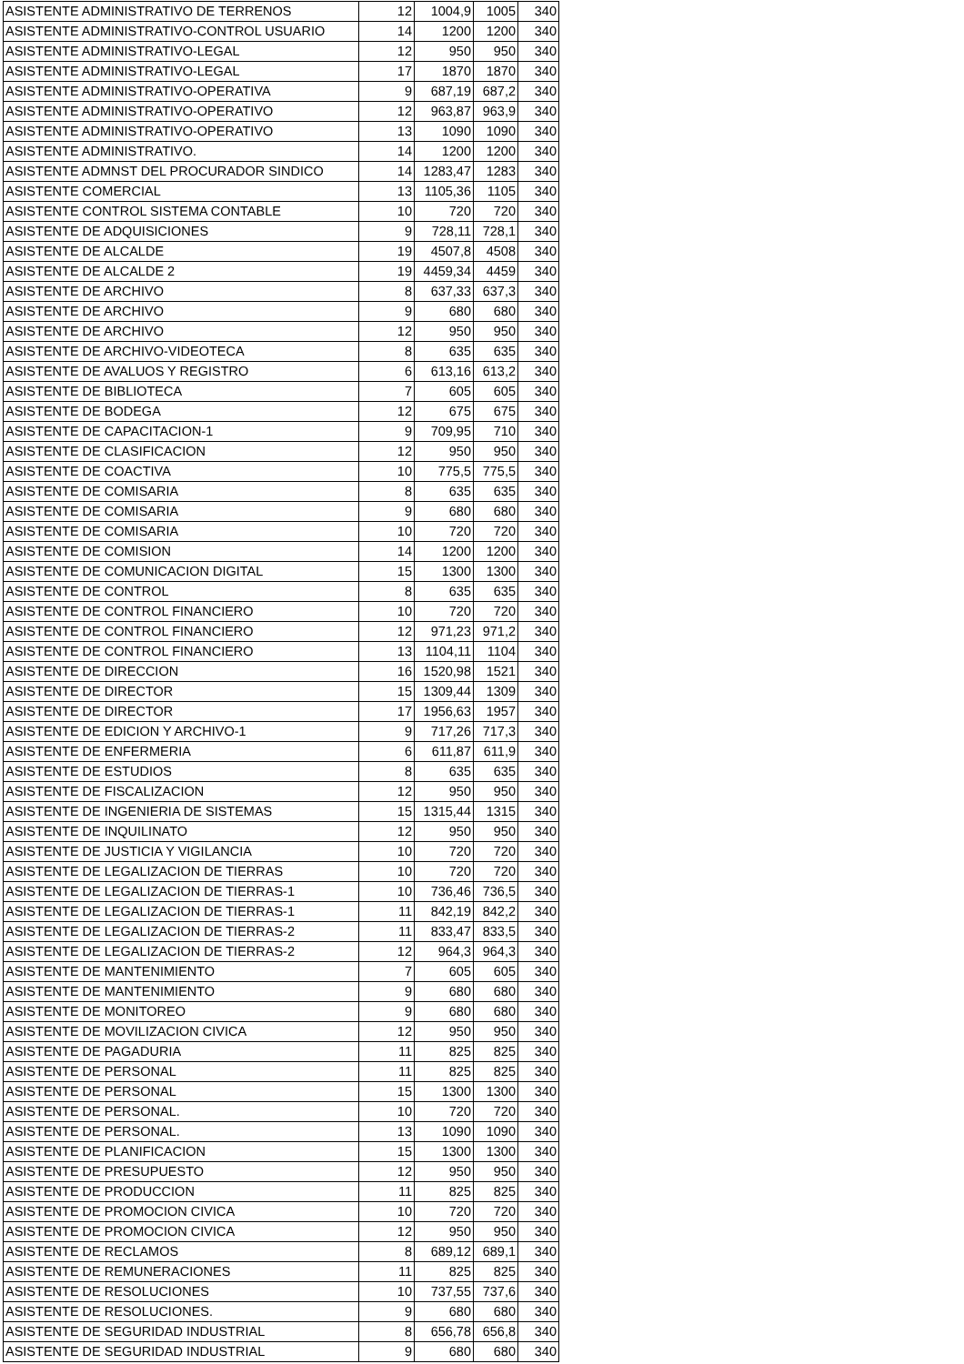| ASISTENTE ADMINISTRATIVO DE TERRENOS | 12 | 1004,9 | 1005 | 340 |
| ASISTENTE ADMINISTRATIVO-CONTROL USUARIO | 14 | 1200 | 1200 | 340 |
| ASISTENTE ADMINISTRATIVO-LEGAL | 12 | 950 | 950 | 340 |
| ASISTENTE ADMINISTRATIVO-LEGAL | 17 | 1870 | 1870 | 340 |
| ASISTENTE ADMINISTRATIVO-OPERATIVA | 9 | 687,19 | 687,2 | 340 |
| ASISTENTE ADMINISTRATIVO-OPERATIVO | 12 | 963,87 | 963,9 | 340 |
| ASISTENTE ADMINISTRATIVO-OPERATIVO | 13 | 1090 | 1090 | 340 |
| ASISTENTE ADMINISTRATIVO. | 14 | 1200 | 1200 | 340 |
| ASISTENTE ADMNST DEL PROCURADOR SINDICO | 14 | 1283,47 | 1283 | 340 |
| ASISTENTE COMERCIAL | 13 | 1105,36 | 1105 | 340 |
| ASISTENTE CONTROL SISTEMA CONTABLE | 10 | 720 | 720 | 340 |
| ASISTENTE DE ADQUISICIONES | 9 | 728,11 | 728,1 | 340 |
| ASISTENTE DE ALCALDE | 19 | 4507,8 | 4508 | 340 |
| ASISTENTE DE ALCALDE 2 | 19 | 4459,34 | 4459 | 340 |
| ASISTENTE DE ARCHIVO | 8 | 637,33 | 637,3 | 340 |
| ASISTENTE DE ARCHIVO | 9 | 680 | 680 | 340 |
| ASISTENTE DE ARCHIVO | 12 | 950 | 950 | 340 |
| ASISTENTE DE ARCHIVO-VIDEOTECA | 8 | 635 | 635 | 340 |
| ASISTENTE DE AVALUOS Y REGISTRO | 6 | 613,16 | 613,2 | 340 |
| ASISTENTE DE BIBLIOTECA | 7 | 605 | 605 | 340 |
| ASISTENTE DE BODEGA | 12 | 675 | 675 | 340 |
| ASISTENTE DE CAPACITACION-1 | 9 | 709,95 | 710 | 340 |
| ASISTENTE DE CLASIFICACION | 12 | 950 | 950 | 340 |
| ASISTENTE DE COACTIVA | 10 | 775,5 | 775,5 | 340 |
| ASISTENTE DE COMISARIA | 8 | 635 | 635 | 340 |
| ASISTENTE DE COMISARIA | 9 | 680 | 680 | 340 |
| ASISTENTE DE COMISARIA | 10 | 720 | 720 | 340 |
| ASISTENTE DE COMISION | 14 | 1200 | 1200 | 340 |
| ASISTENTE DE COMUNICACION DIGITAL | 15 | 1300 | 1300 | 340 |
| ASISTENTE DE CONTROL | 8 | 635 | 635 | 340 |
| ASISTENTE DE CONTROL FINANCIERO | 10 | 720 | 720 | 340 |
| ASISTENTE DE CONTROL FINANCIERO | 12 | 971,23 | 971,2 | 340 |
| ASISTENTE DE CONTROL FINANCIERO | 13 | 1104,11 | 1104 | 340 |
| ASISTENTE DE DIRECCION | 16 | 1520,98 | 1521 | 340 |
| ASISTENTE DE DIRECTOR | 15 | 1309,44 | 1309 | 340 |
| ASISTENTE DE DIRECTOR | 17 | 1956,63 | 1957 | 340 |
| ASISTENTE DE EDICION Y ARCHIVO-1 | 9 | 717,26 | 717,3 | 340 |
| ASISTENTE DE ENFERMERIA | 6 | 611,87 | 611,9 | 340 |
| ASISTENTE DE ESTUDIOS | 8 | 635 | 635 | 340 |
| ASISTENTE DE FISCALIZACION | 12 | 950 | 950 | 340 |
| ASISTENTE DE INGENIERIA DE SISTEMAS | 15 | 1315,44 | 1315 | 340 |
| ASISTENTE DE INQUILINATO | 12 | 950 | 950 | 340 |
| ASISTENTE DE JUSTICIA Y VIGILANCIA | 10 | 720 | 720 | 340 |
| ASISTENTE DE LEGALIZACION DE TIERRAS | 10 | 720 | 720 | 340 |
| ASISTENTE DE LEGALIZACION DE TIERRAS-1 | 10 | 736,46 | 736,5 | 340 |
| ASISTENTE DE LEGALIZACION DE TIERRAS-1 | 11 | 842,19 | 842,2 | 340 |
| ASISTENTE DE LEGALIZACION DE TIERRAS-2 | 11 | 833,47 | 833,5 | 340 |
| ASISTENTE DE LEGALIZACION DE TIERRAS-2 | 12 | 964,3 | 964,3 | 340 |
| ASISTENTE DE MANTENIMIENTO | 7 | 605 | 605 | 340 |
| ASISTENTE DE MANTENIMIENTO | 9 | 680 | 680 | 340 |
| ASISTENTE DE MONITOREO | 9 | 680 | 680 | 340 |
| ASISTENTE DE MOVILIZACION CIVICA | 12 | 950 | 950 | 340 |
| ASISTENTE DE PAGADURIA | 11 | 825 | 825 | 340 |
| ASISTENTE DE PERSONAL | 11 | 825 | 825 | 340 |
| ASISTENTE DE PERSONAL | 15 | 1300 | 1300 | 340 |
| ASISTENTE DE PERSONAL. | 10 | 720 | 720 | 340 |
| ASISTENTE DE PERSONAL. | 13 | 1090 | 1090 | 340 |
| ASISTENTE DE PLANIFICACION | 15 | 1300 | 1300 | 340 |
| ASISTENTE DE PRESUPUESTO | 12 | 950 | 950 | 340 |
| ASISTENTE DE PRODUCCION | 11 | 825 | 825 | 340 |
| ASISTENTE DE PROMOCION CIVICA | 10 | 720 | 720 | 340 |
| ASISTENTE DE PROMOCION CIVICA | 12 | 950 | 950 | 340 |
| ASISTENTE DE RECLAMOS | 8 | 689,12 | 689,1 | 340 |
| ASISTENTE DE REMUNERACIONES | 11 | 825 | 825 | 340 |
| ASISTENTE DE RESOLUCIONES | 10 | 737,55 | 737,6 | 340 |
| ASISTENTE DE RESOLUCIONES. | 9 | 680 | 680 | 340 |
| ASISTENTE DE SEGURIDAD INDUSTRIAL | 8 | 656,78 | 656,8 | 340 |
| ASISTENTE DE SEGURIDAD INDUSTRIAL | 9 | 680 | 680 | 340 |